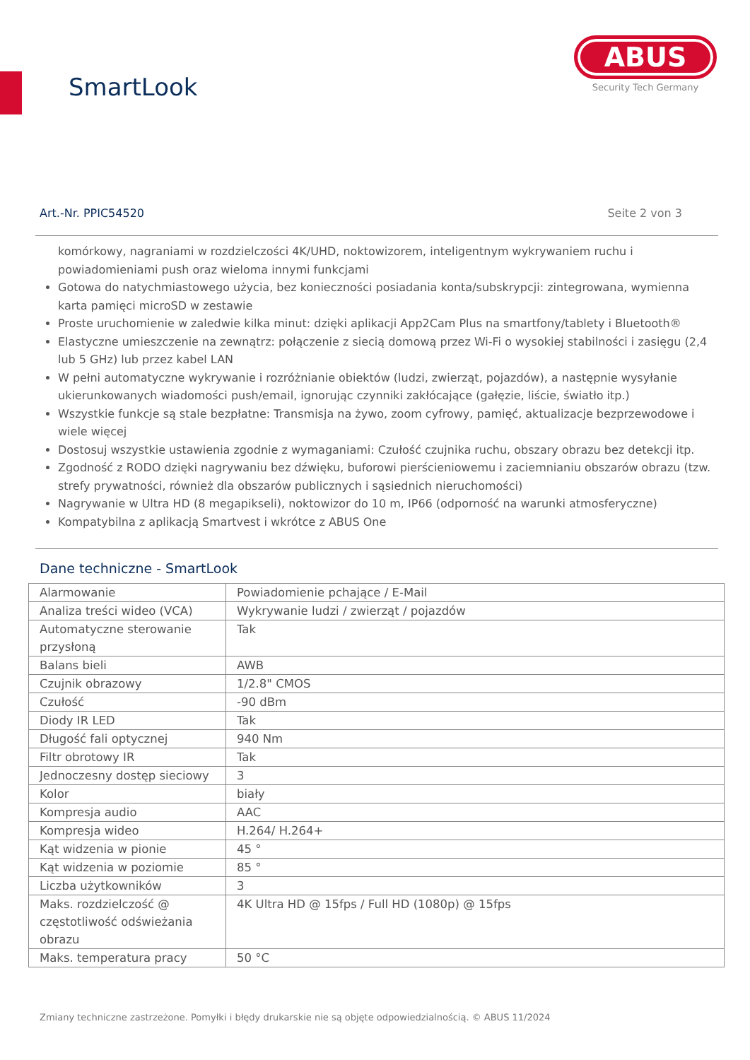SmartLook
ABUS
Security Tech Germany
Art.-Nr. PPIC54520 Seite 2 von 3
komórkowy, nagraniami w rozdzielczości 4K/UHD, noktowizorem, inteligentnym wykrywaniem ruchu i powiadomieniami push oraz wieloma innymi funkcjami
Gotowa do natychmiastowego użycia, bez konieczności posiadania konta/subskrypcji: zintegrowana, wymienna karta pamięci microSD w zestawie
Proste uruchomienie w zaledwie kilka minut: dzięki aplikacji App2Cam Plus na smartfony/tablety i Bluetooth®
Elastyczne umieszczenie na zewnątrz: połączenie z siecią domową przez Wi-Fi o wysokiej stabilności i zasięgu (2,4 lub 5 GHz) lub przez kabel LAN
W pełni automatyczne wykrywanie i rozróżnianie obiektów (ludzi, zwierząt, pojazdów), a następnie wysyłanie ukierunkowanych wiadomości push/email, ignorując czynniki zakłócające (gałęzie, liście, światło itp.)
Wszystkie funkcje są stale bezpłatne: Transmisja na żywo, zoom cyfrowy, pamięć, aktualizacje bezprzewodowe i wiele więcej
Dostosuj wszystkie ustawienia zgodnie z wymaganiami: Czułość czujnika ruchu, obszary obrazu bez detekcji itp.
Zgodność z RODO dzięki nagrywaniu bez dźwięku, buforowi pierścieniowemu i zaciemnianiu obszarów obrazu (tzw. strefy prywatności, również dla obszarów publicznych i sąsiednich nieruchomości)
Nagrywanie w Ultra HD (8 megapikseli), noktowizor do 10 m, IP66 (odporność na warunki atmosferyczne)
Kompatybilna z aplikacją Smartvest i wkrótce z ABUS One
Dane techniczne - SmartLook
| Alarmowanie | Powiadomienie pchające / E-Mail |
| Analiza treści wideo (VCA) | Wykrywanie ludzi / zwierząt / pojazdów |
| Automatyczne sterowanie przysłoną | Tak |
| Balans bieli | AWB |
| Czujnik obrazowy | 1/2.8" CMOS |
| Czułość | -90 dBm |
| Diody IR LED | Tak |
| Długość fali optycznej | 940 Nm |
| Filtr obrotowy IR | Tak |
| Jednoczesny dostęp sieciowy | 3 |
| Kolor | biały |
| Kompresja audio | AAC |
| Kompresja wideo | H.264/ H.264+ |
| Kąt widzenia w pionie | 45 ° |
| Kąt widzenia w poziomie | 85 ° |
| Liczba użytkowników | 3 |
| Maks. rozdzielczość @ częstotliwość odświeżania obrazu | 4K Ultra HD @ 15fps / Full HD (1080p) @ 15fps |
| Maks. temperatura pracy | 50 °C |
Zmiany techniczne zastrzeżone. Pomyłki i błędy drukarskie nie są objęte odpowiedzialnością. © ABUS 11/2024